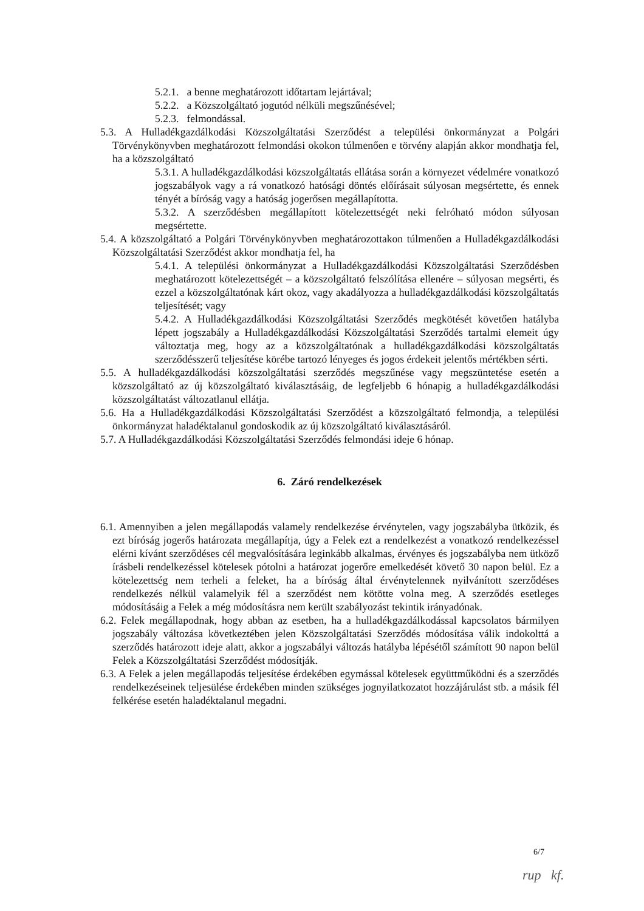5.2.1. a benne meghatározott időtartam lejártával;
5.2.2. a Közszolgáltató jogutód nélküli megszűnésével;
5.2.3. felmondással.
5.3. A Hulladékgazdálkodási Közszolgáltatási Szerződést a települési önkormányzat a Polgári Törvénykönyvben meghatározott felmondási okokon túlmenően e törvény alapján akkor mondhatja fel, ha a közszolgáltató
5.3.1. A hulladékgazdálkodási közszolgáltatás ellátása során a környezet védelmére vonatkozó jogszabályok vagy a rá vonatkozó hatósági döntés előírásait súlyosan megsértette, és ennek tényét a bíróság vagy a hatóság jogerősen megállapította.
5.3.2. A szerződésben megállapított kötelezettségét neki felróható módon súlyosan megsértette.
5.4. A közszolgáltató a Polgári Törvénykönyvben meghatározottakon túlmenően a Hulladékgazdálkodási Közszolgáltatási Szerződést akkor mondhatja fel, ha
5.4.1. A települési önkormányzat a Hulladékgazdálkodási Közszolgáltatási Szerződésben meghatározott kötelezettségét – a közszolgáltató felszólítása ellenére – súlyosan megsérti, és ezzel a közszolgáltatónak kárt okoz, vagy akadályozza a hulladékgazdálkodási közszolgáltatás teljesítését; vagy
5.4.2. A Hulladékgazdálkodási Közszolgáltatási Szerződés megkötését követően hatályba lépett jogszabály a Hulladékgazdálkodási Közszolgáltatási Szerződés tartalmi elemeit úgy változtatja meg, hogy az a közszolgáltatónak a hulladékgazdálkodási közszolgáltatás szerződésszerű teljesítése körébe tartozó lényeges és jogos érdekeit jelentős mértékben sérti.
5.5. A hulladékgazdálkodási közszolgáltatási szerződés megszűnése vagy megszüntetése esetén a közszolgáltató az új közszolgáltató kiválasztásáig, de legfeljebb 6 hónapig a hulladékgazdálkodási közszolgáltatást változatlanul ellátja.
5.6. Ha a Hulladékgazdálkodási Közszolgáltatási Szerződést a közszolgáltató felmondja, a települési önkormányzat haladéktalanul gondoskodik az új közszolgáltató kiválasztásáról.
5.7. A Hulladékgazdálkodási Közszolgáltatási Szerződés felmondási ideje 6 hónap.
6. Záró rendelkezések
6.1. Amennyiben a jelen megállapodás valamely rendelkezése érvénytelen, vagy jogszabályba ütközik, és ezt bíróság jogerős határozata megállapítja, úgy a Felek ezt a rendelkezést a vonatkozó rendelkezéssel elérni kívánt szerződéses cél megvalósítására leginkább alkalmas, érvényes és jogszabályba nem ütköző írásbeli rendelkezéssel kötelesek pótolni a határozat jogerőre emelkedését követő 30 napon belül. Ez a kötelezettség nem terheli a feleket, ha a bíróság által érvénytelennek nyilvánított szerződéses rendelkezés nélkül valamelyik fél a szerződést nem kötötte volna meg. A szerződés esetleges módosításáig a Felek a még módosításra nem került szabályozást tekintik irányadónak.
6.2. Felek megállapodnak, hogy abban az esetben, ha a hulladékgazdálkodással kapcsolatos bármilyen jogszabály változása következtében jelen Közszolgáltatási Szerződés módosítása válik indokolttá a szerződés határozott ideje alatt, akkor a jogszabályi változás hatályba lépésétől számított 90 napon belül Felek a Közszolgáltatási Szerződést módosítják.
6.3. A Felek a jelen megállapodás teljesítése érdekében egymással kötelesek együttműködni és a szerződés rendelkezéseinek teljesülése érdekében minden szükséges jognyilatkozatot hozzájárulást stb. a másik fél felkérése esetén haladéktalanul megadni.
6/7
rup kf.